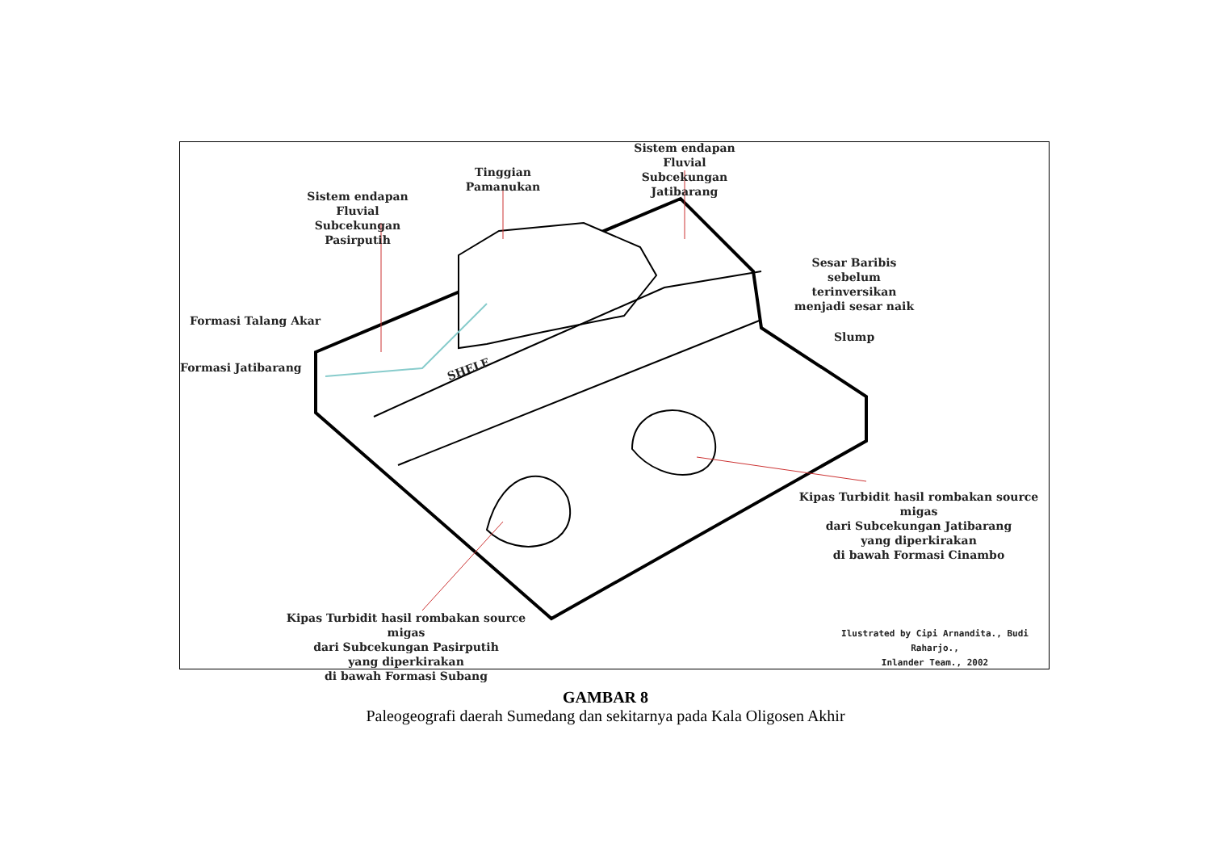Sistem endapan Fluvial
Subcekungan Pasirputih
Tinggian
Pamanukan
Sistem endapan Fluvial
Subcekungan Jatibarang
Sesar Baribis
sebelum terinversikan
menjadi sesar naik
Formasi Talang Akar
Formasi Jatibarang SHELF
Slump
Kipas Turbidit hasil rombakan source migas
dari Subcekungan Jatibarang
yang diperkirakan
di bawah Formasi Cinambo
Kipas Turbidit hasil rombakan source migas
dari Subcekungan Pasirputih
yang diperkirakan
di bawah Formasi Subang
Ilustrated by Cipi Arnandita., Budi Raharjo.,
Inlander Team., 2002
GAMBAR 8
Paleogeografi daerah Sumedang dan sekitarnya pada Kala Oligosen Akhir